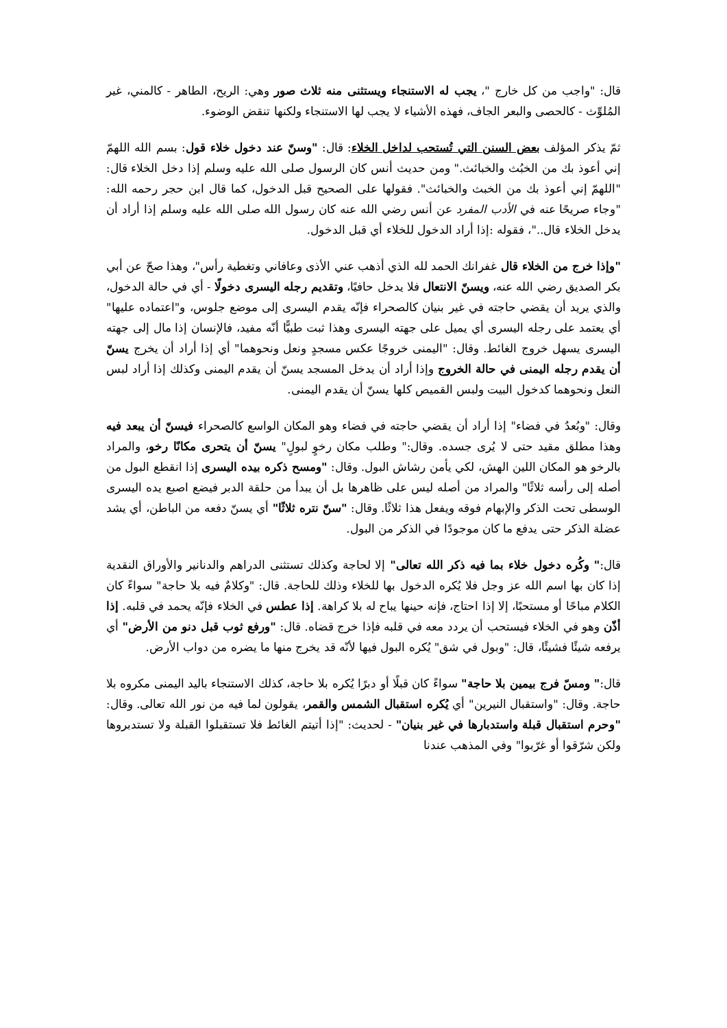قال: "واجب من كل خارج "، يجب له الاستنجاء ويستثنى منه ثلاث صور وهي: الريح، الطاهر - كالمني، غير المُلوِّث - كالحصى والبعر الجاف، فهذه الأشياء لا يجب لها الاستنجاء ولكنها تنقض الوضوء.
ثمّ يذكر المؤلف بعض السنن التي تُستحب لداخل الخلاء: قال: "وسنّ عند دخول خلاء قول: بسم الله اللهمّ إني أعوذ بك من الخبُث والخبائث." ومن حديث أنس كان الرسول صلى الله عليه وسلم إذا دخل الخلاء قال: "اللهمّ إني أعوذ بك من الخبث والخبائث". فقولها على الصحيح قبل الدخول، كما قال ابن حجر رحمه الله: "وجاء صريحًا عنه في الأدب المفرد عن أنس رضي الله عنه كان رسول الله صلى الله عليه وسلم إذا أراد أن يدخل الخلاء قال.."، فقوله :إذا أراد الدخول للخلاء أي قبل الدخول.
"وإذا خرج من الخلاء قال غفرانك الحمد لله الذي أذهب عني الأذى وعافاني وتغطية رأس"، وهذا صحّ عن أبي بكر الصديق رضي الله عنه، ويسنّ الانتعال فلا يدخل حافيًا، وتقديم رجله اليسرى دخولًا - أي في حالة الدخول، والذي يريد أن يقضي حاجته في غير بنيان كالصحراء فإنّه يقدم اليسرى إلى موضع جلوس، و"اعتماده عليها" أي يعتمد على رجله اليسرى أي يميل على جهته اليسرى وهذا ثبت طبيًّا أنّه مفيد، فالإنسان إذا مال إلى جهته اليسرى يسهل خروج الغائط. وقال: "اليمنى خروجًا عكس مسجدٍ ونعل ونحوهما" أي إذا أراد أن يخرج يسنّ أن يقدم رجله اليمنى في حالة الخروج وإذا أراد أن يدخل المسجد يسنّ أن يقدم اليمنى وكذلك إذا أراد لبس النعل ونحوهما كدخول البيت ولبس القميص كلها يسنّ أن يقدم اليمنى.
وقال: "وبُعدٌ في فضاء" إذا أراد أن يقضي حاجته في فضاء وهو المكان الواسع كالصحراء فيسنّ أن يبعد فيه وهذا مطلق مقيد حتى لا يُرى جسده. وقال:" وطلب مكان رخوٍ لبولٍ" يسنّ أن يتحرى مكانًا رخو، والمراد بالرخو هو المكان اللين الهش، لكي يأمن رشاش البول. وقال: "ومسح ذكره بيده اليسرى إذا انقطع البول من أصله إلى رأسه ثلاثًا" والمراد من أصله ليس على ظاهرها بل أن يبدأ من حلقة الدبر فيضع اصبع يده اليسرى الوسطى تحت الذكر والإبهام فوقه ويفعل هذا ثلاثًا. وقال: "سنّ نتره ثلاثًا" أي يسنّ دفعه من الباطن، أي يشد عضلة الذكر حتى يدفع ما كان موجودًا في الذكر من البول.
قال:" وكُره دخول خلاء بما فيه ذكر الله تعالى" إلا لحاجة وكذلك تستثنى الدراهم والدنانير والأوراق النقدية إذا كان بها اسم الله عز وجل فلا يُكره الدخول بها للخلاء وذلك للحاجة. قال: "وكلامٌ فيه بلا حاجة" سواءً كان الكلام مباحًا أو مستحبًا، إلا إذا احتاج، فإنه حينها يباح له بلا كراهة. إذا عطس في الخلاء فإنّه يحمد في قلبه. إذا أذّن وهو في الخلاء فيستحب أن يردد معه في قلبه فإذا خرج قضاه. قال: "ورفع ثوب قبل دنو من الأرض" أي يرفعه شيئًا فشيئًا، قال: "وبول في شق" يُكره البول فيها لأنّه قد يخرج منها ما يضره من دواب الأرض.
قال:" ومسّ فرج بيمين بلا حاجة" سواءً كان قبلًا أو دبرًا يُكره بلا حاجة، كذلك الاستنجاء باليد اليمنى مكروه بلا حاجة. وقال: "واستقبال النيرين" أي يُكره استقبال الشمس والقمر، يقولون لما فيه من نور الله تعالى. وقال: "وحرم استقبال قبلة واستدبارها في غير بنيان" - لحديث: "إذا أتيتم الغائط فلا تستقبلوا القبلة ولا تستدبروها ولكن شرّقوا أو غرّبوا" وفي المذهب عندنا